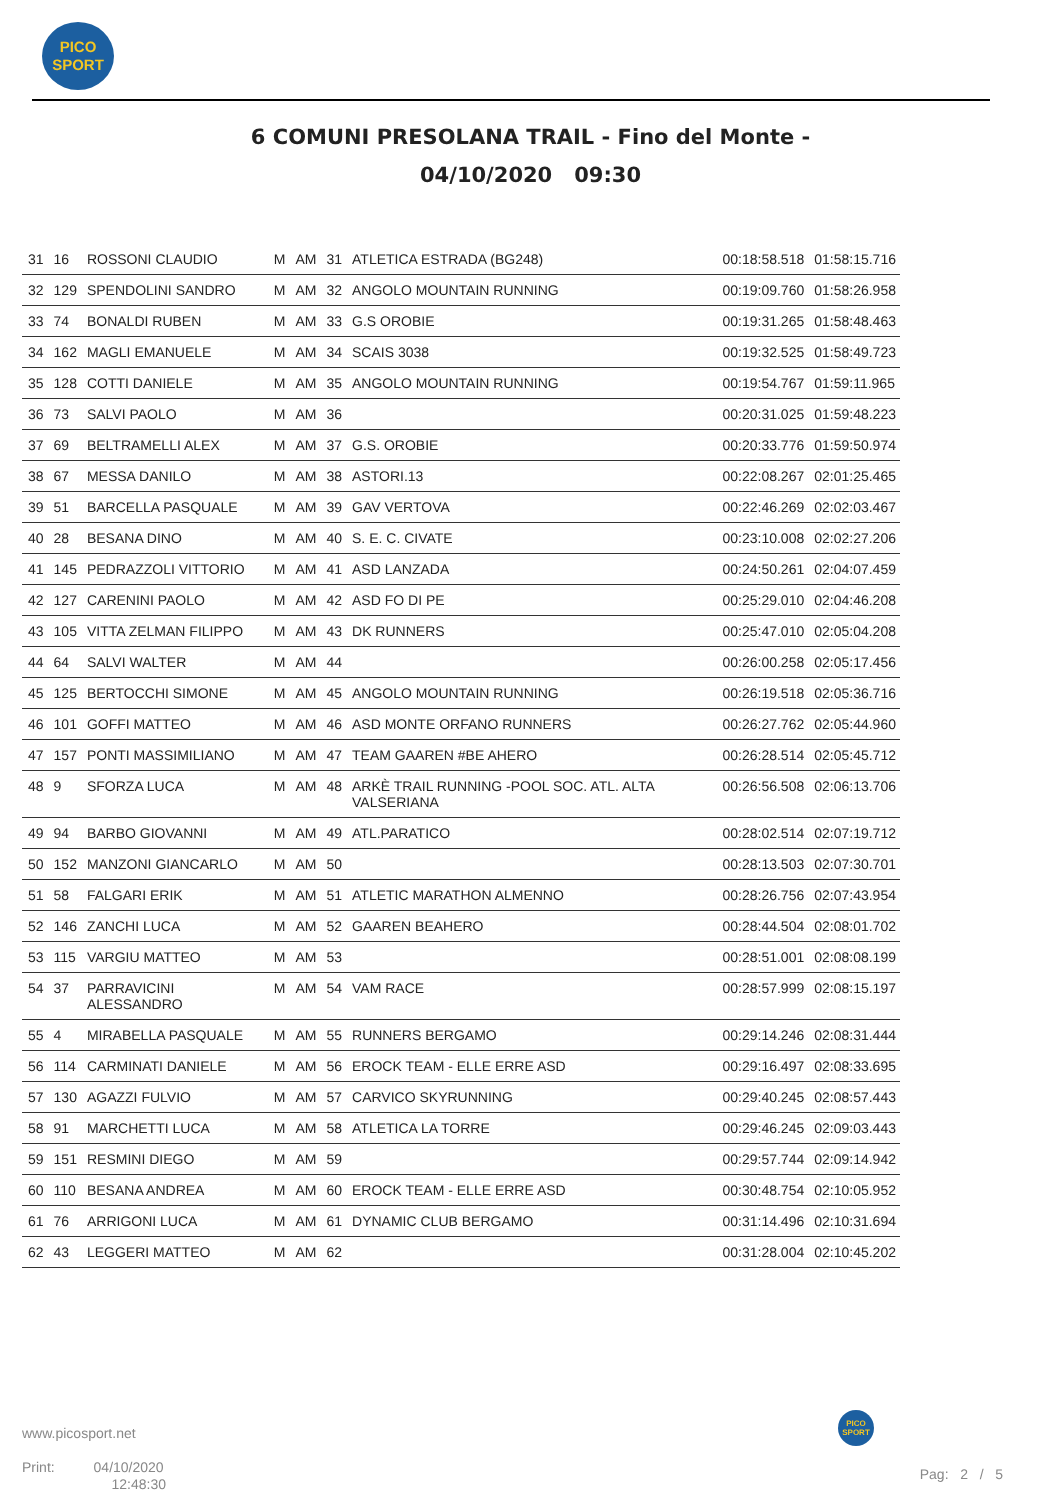PICO
SPORT
6 COMUNI PRESOLANA TRAIL - Fino del Monte -
04/10/2020 09:30
| 31 | 16 | ROSSONI CLAUDIO | M | AM | 31 | ATLETICA ESTRADA (BG248) | 00:18:58.518 | 01:58:15.716 |
| 32 | 129 | SPENDOLINI SANDRO | M | AM | 32 | ANGOLO MOUNTAIN RUNNING | 00:19:09.760 | 01:58:26.958 |
| 33 | 74 | BONALDI RUBEN | M | AM | 33 | G.S OROBIE | 00:19:31.265 | 01:58:48.463 |
| 34 | 162 | MAGLI EMANUELE | M | AM | 34 | SCAIS 3038 | 00:19:32.525 | 01:58:49.723 |
| 35 | 128 | COTTI DANIELE | M | AM | 35 | ANGOLO MOUNTAIN RUNNING | 00:19:54.767 | 01:59:11.965 |
| 36 | 73 | SALVI PAOLO | M | AM | 36 | | 00:20:31.025 | 01:59:48.223 |
| 37 | 69 | BELTRAMELLI ALEX | M | AM | 37 | G.S. OROBIE | 00:20:33.776 | 01:59:50.974 |
| 38 | 67 | MESSA DANILO | M | AM | 38 | ASTORI.13 | 00:22:08.267 | 02:01:25.465 |
| 39 | 51 | BARCELLA PASQUALE | M | AM | 39 | GAV VERTOVA | 00:22:46.269 | 02:02:03.467 |
| 40 | 28 | BESANA DINO | M | AM | 40 | S. E. C. CIVATE | 00:23:10.008 | 02:02:27.206 |
| 41 | 145 | PEDRAZZOLI VITTORIO | M | AM | 41 | ASD LANZADA | 00:24:50.261 | 02:04:07.459 |
| 42 | 127 | CARENINI PAOLO | M | AM | 42 | ASD FO DI PE | 00:25:29.010 | 02:04:46.208 |
| 43 | 105 | VITTA ZELMAN FILIPPO | M | AM | 43 | DK RUNNERS | 00:25:47.010 | 02:05:04.208 |
| 44 | 64 | SALVI WALTER | M | AM | 44 | | 00:26:00.258 | 02:05:17.456 |
| 45 | 125 | BERTOCCHI SIMONE | M | AM | 45 | ANGOLO MOUNTAIN RUNNING | 00:26:19.518 | 02:05:36.716 |
| 46 | 101 | GOFFI MATTEO | M | AM | 46 | ASD MONTE ORFANO RUNNERS | 00:26:27.762 | 02:05:44.960 |
| 47 | 157 | PONTI MASSIMILIANO | M | AM | 47 | TEAM GAAREN #BE AHERO | 00:26:28.514 | 02:05:45.712 |
| 48 | 9 | SFORZA LUCA | M | AM | 48 | ARKÈ TRAIL RUNNING -POOL SOC. ATL. ALTA VALSERIANA | 00:26:56.508 | 02:06:13.706 |
| 49 | 94 | BARBO GIOVANNI | M | AM | 49 | ATL.PARATICO | 00:28:02.514 | 02:07:19.712 |
| 50 | 152 | MANZONI GIANCARLO | M | AM | 50 | | 00:28:13.503 | 02:07:30.701 |
| 51 | 58 | FALGARI ERIK | M | AM | 51 | ATLETIC MARATHON ALMENNO | 00:28:26.756 | 02:07:43.954 |
| 52 | 146 | ZANCHI LUCA | M | AM | 52 | GAAREN BEAHERO | 00:28:44.504 | 02:08:01.702 |
| 53 | 115 | VARGIU MATTEO | M | AM | 53 | | 00:28:51.001 | 02:08:08.199 |
| 54 | 37 | PARRAVICINI ALESSANDRO | M | AM | 54 | VAM RACE | 00:28:57.999 | 02:08:15.197 |
| 55 | 4 | MIRABELLA PASQUALE | M | AM | 55 | RUNNERS BERGAMO | 00:29:14.246 | 02:08:31.444 |
| 56 | 114 | CARMINATI DANIELE | M | AM | 56 | EROCK TEAM - ELLE ERRE ASD | 00:29:16.497 | 02:08:33.695 |
| 57 | 130 | AGAZZI FULVIO | M | AM | 57 | CARVICO SKYRUNNING | 00:29:40.245 | 02:08:57.443 |
| 58 | 91 | MARCHETTI LUCA | M | AM | 58 | ATLETICA LA TORRE | 00:29:46.245 | 02:09:03.443 |
| 59 | 151 | RESMINI DIEGO | M | AM | 59 | | 00:29:57.744 | 02:09:14.942 |
| 60 | 110 | BESANA ANDREA | M | AM | 60 | EROCK TEAM - ELLE ERRE ASD | 00:30:48.754 | 02:10:05.952 |
| 61 | 76 | ARRIGONI LUCA | M | AM | 61 | DYNAMIC CLUB BERGAMO | 00:31:14.496 | 02:10:31.694 |
| 62 | 43 | LEGGERI MATTEO | M | AM | 62 | | 00:31:28.004 | 02:10:45.202 |
www.picosport.net
Print: 04/10/2020
12:48:30
PICO
SPORT
Pag: 2 / 5